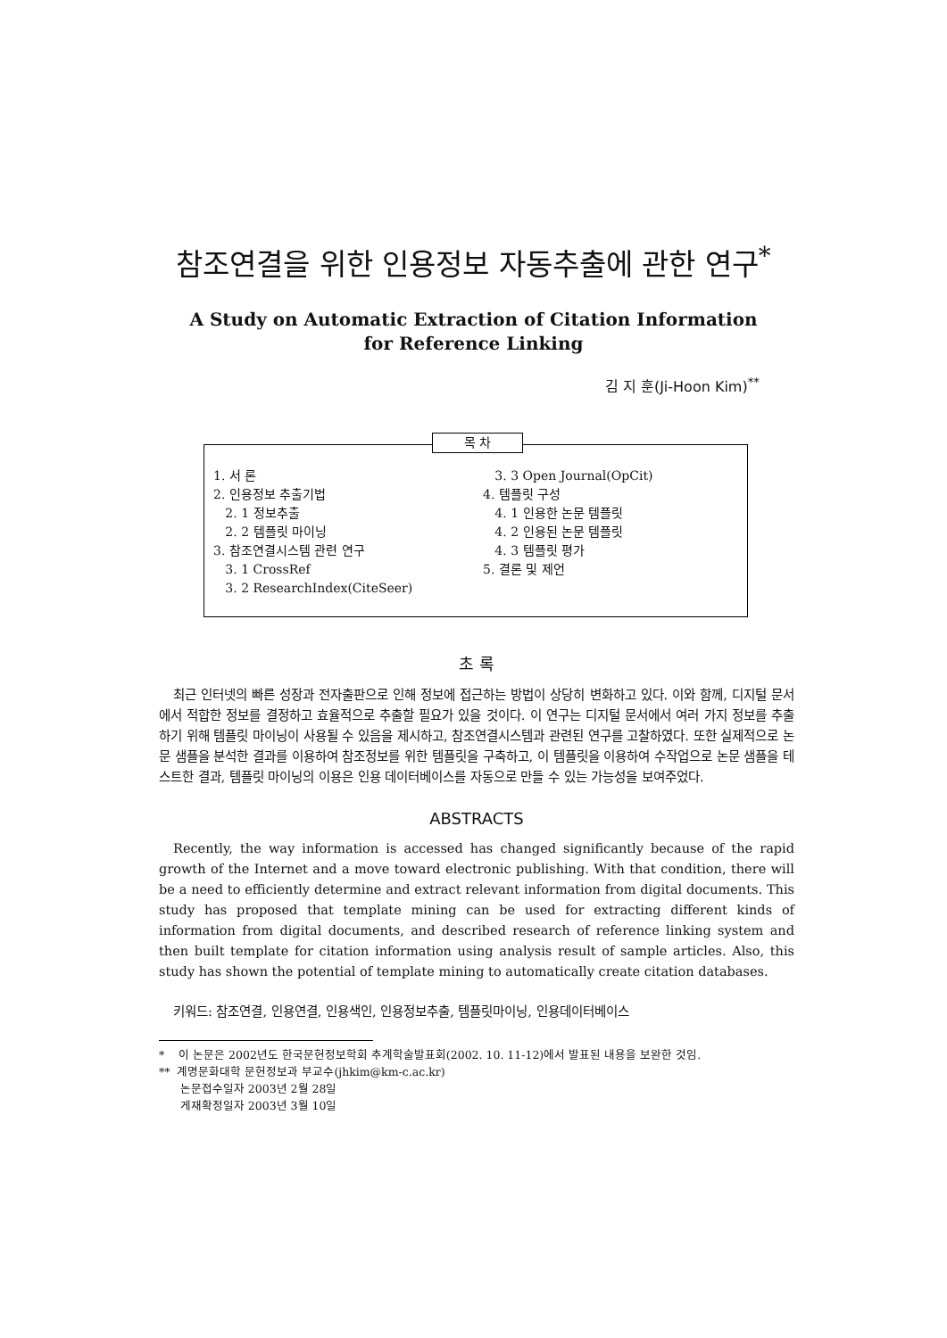참조연결을 위한 인용정보 자동추출에 관한 연구<sup>*</sup>
A Study on Automatic Extraction of Citation Information
for Reference Linking
김 지 훈(Ji-Hoon Kim)<sup>**</sup>
목 차
1. 서 론
2. 인용정보 추출기법
2. 1 정보추출
2. 2 템플릿 마이닝
3. 참조연결시스템 관련 연구
3. 1 CrossRef
3. 2 ResearchIndex(CiteSeer)
3. 3 Open Journal(OpCit)
4. 템플릿 구성
4. 1 인용한 논문 템플릿
4. 2 인용된 논문 템플릿
4. 3 템플릿 평가
5. 결론 및 제언
초 록
최근 인터넷의 빠른 성장과 전자출판으로 인해 정보에 접근하는 방법이 상당히 변화하고 있다. 이와 함께, 디지털 문서에서 적합한 정보를 결정하고 효율적으로 추출할 필요가 있을 것이다. 이 연구는 디지털 문서에서 여러 가지 정보를 추출하기 위해 템플릿 마이닝이 사용될 수 있음을 제시하고, 참조연결시스템과 관련된 연구를 고찰하였다. 또한 실제적으로 논문 샘플을 분석한 결과를 이용하여 참조정보를 위한 템플릿을 구축하고, 이 템플릿을 이용하여 수작업으로 논문 샘플을 테스트한 결과, 템플릿 마이닝의 이용은 인용 데이터베이스를 자동으로 만들 수 있는 가능성을 보여주었다.
ABSTRACTS
Recently, the way information is accessed has changed significantly because of the rapid growth of the Internet and a move toward electronic publishing. With that condition, there will be a need to efficiently determine and extract relevant information from digital documents. This study has proposed that template mining can be used for extracting different kinds of information from digital documents, and described research of reference linking system and then built template for citation information using analysis result of sample articles. Also, this study has shown the potential of template mining to automatically create citation databases.
키워드: 참조연결, 인용연결, 인용색인, 인용정보추출, 템플릿마이닝, 인용데이터베이스
* 이 논문은 2002년도 한국문헌정보학회 추계학술발표회(2002. 10. 11-12)에서 발표된 내용을 보완한 것임.
** 계명문화대학 문헌정보과 부교수(jhkim@km-c.ac.kr)
논문접수일자 2003년 2월 28일
게재확정일자 2003년 3월 10일